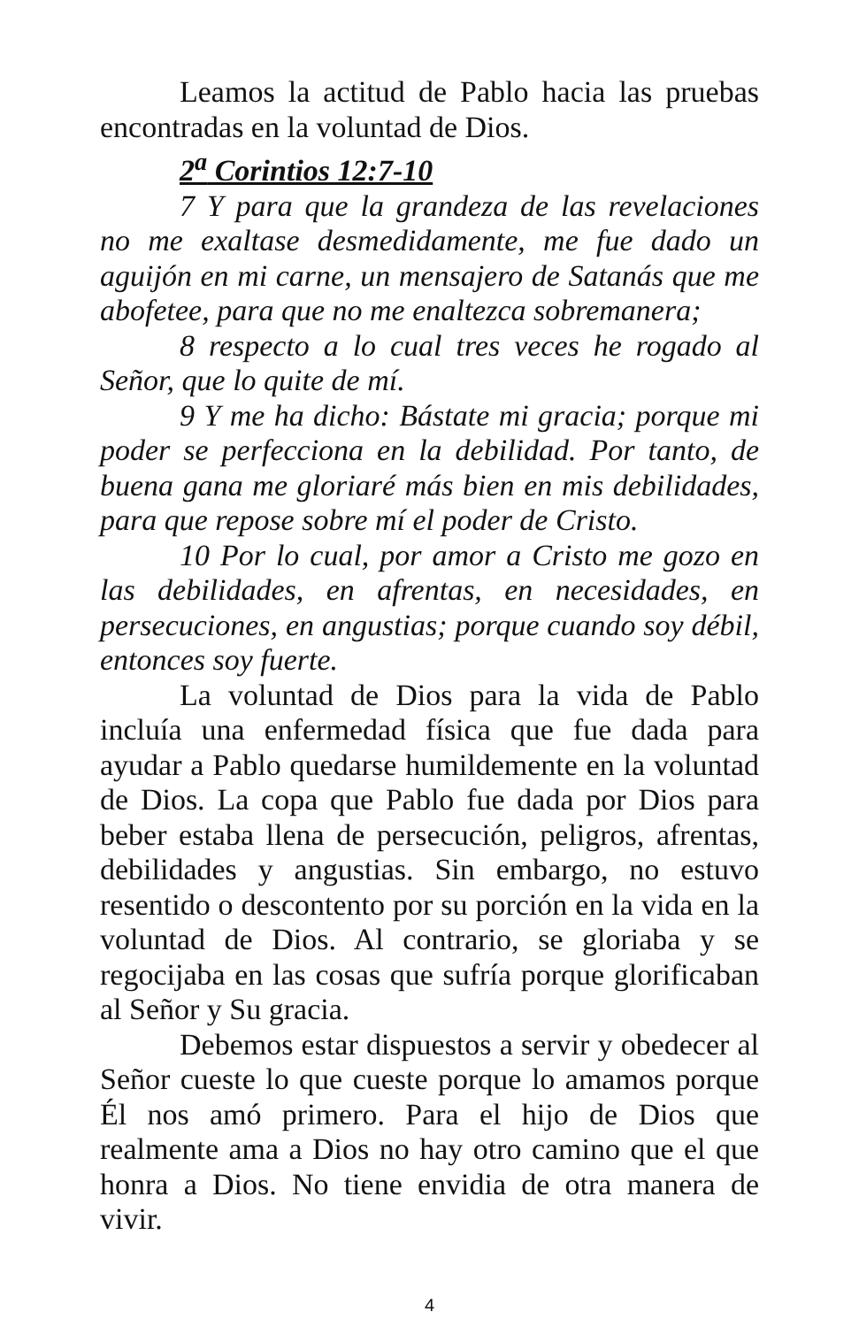Leamos la actitud de Pablo hacia las pruebas encontradas en la voluntad de Dios.
2<sup>a</sup> Corintios 12:7-10
7 Y para que la grandeza de las revelaciones no me exaltase desmedidamente, me fue dado un aguijón en mi carne, un mensajero de Satanás que me abofetee, para que no me enaltezca sobremanera;
8 respecto a lo cual tres veces he rogado al Señor, que lo quite de mí.
9 Y me ha dicho: Bástate mi gracia; porque mi poder se perfecciona en la debilidad. Por tanto, de buena gana me gloriaré más bien en mis debilidades, para que repose sobre mí el poder de Cristo.
10 Por lo cual, por amor a Cristo me gozo en las debilidades, en afrentas, en necesidades, en persecuciones, en angustias; porque cuando soy débil, entonces soy fuerte.
La voluntad de Dios para la vida de Pablo incluía una enfermedad física que fue dada para ayudar a Pablo quedarse humildemente en la voluntad de Dios. La copa que Pablo fue dada por Dios para beber estaba llena de persecución, peligros, afrentas, debilidades y angustias. Sin embargo, no estuvo resentido o descontento por su porción en la vida en la voluntad de Dios. Al contrario, se gloriaba y se regocijaba en las cosas que sufría porque glorificaban al Señor y Su gracia.
Debemos estar dispuestos a servir y obedecer al Señor cueste lo que cueste porque lo amamos porque Él nos amó primero. Para el hijo de Dios que realmente ama a Dios no hay otro camino que el que honra a Dios. No tiene envidia de otra manera de vivir.
4